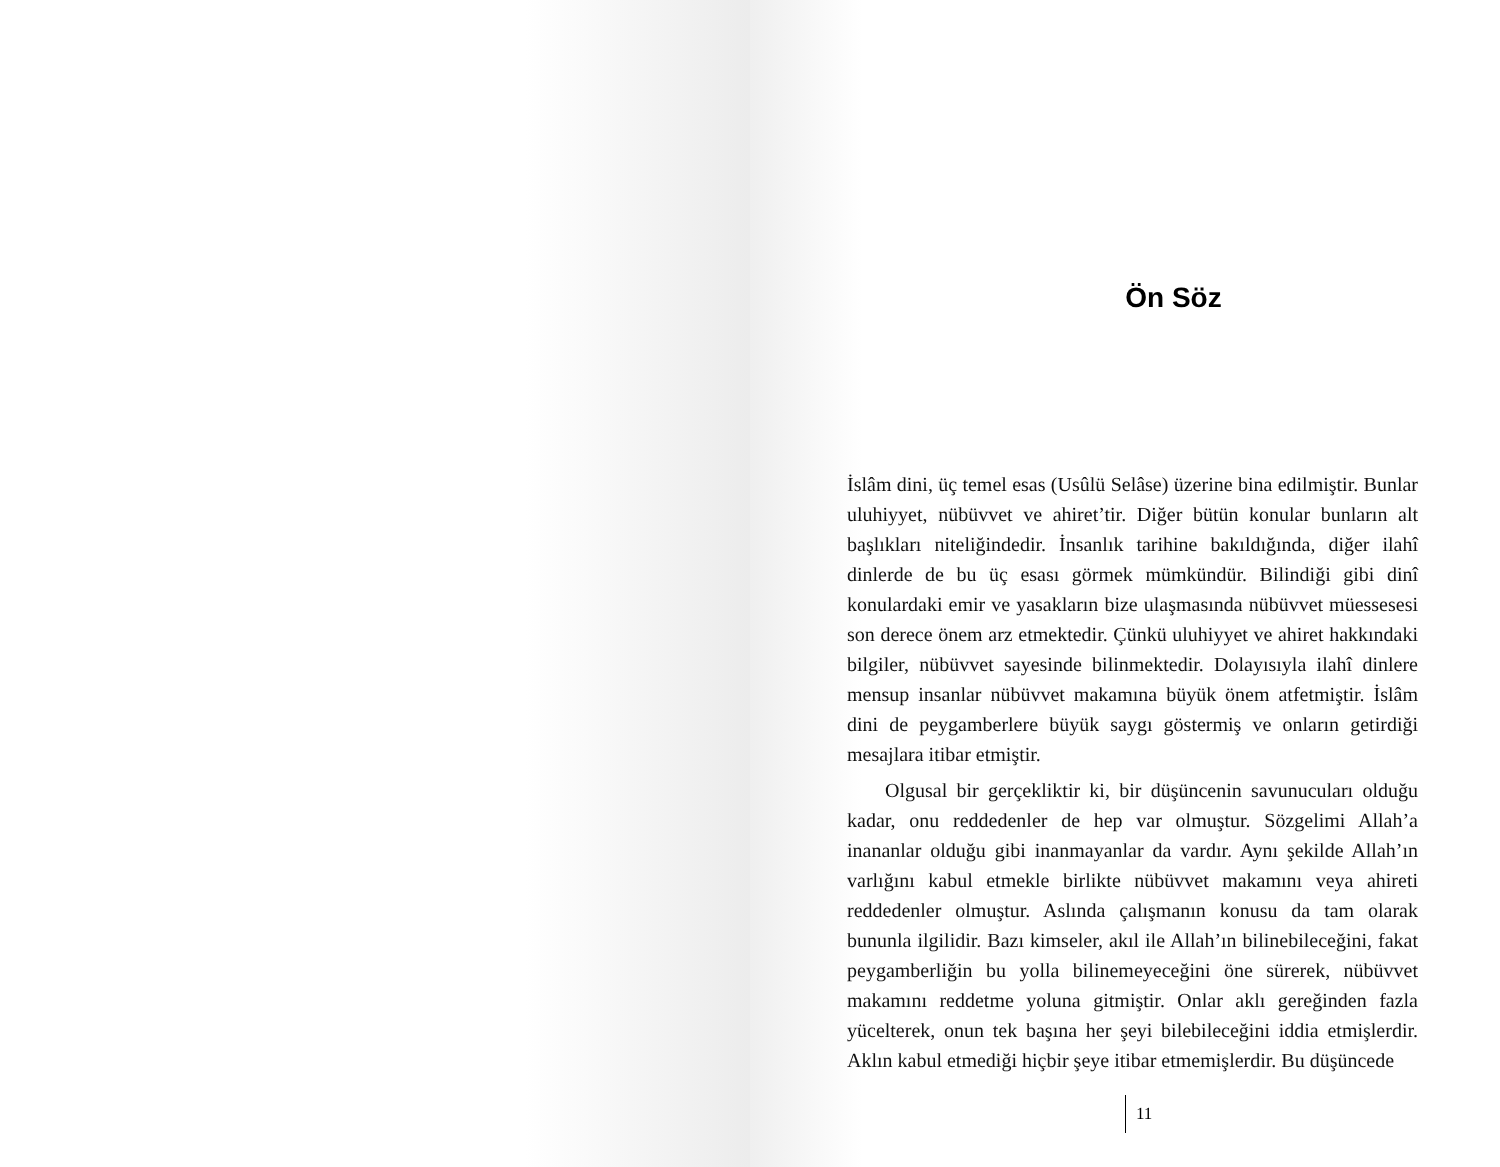Ön Söz
İslâm dini, üç temel esas (Usûlü Selâse) üzerine bina edilmiştir. Bunlar uluhiyyet, nübüvvet ve ahiret’tir. Diğer bütün konular bunların alt başlıkları niteliğindedir. İnsanlık tarihine bakıldığında, diğer ilahî dinlerde de bu üç esası görmek mümkündür. Bilindiği gibi dinî konulardaki emir ve yasakların bize ulaşmasında nübüvvet müessesesi son derece önem arz etmektedir. Çünkü uluhiyyet ve ahiret hakkındaki bilgiler, nübüvvet sayesinde bilinmektedir. Dolayısıyla ilahî dinlere mensup insanlar nübüvvet makamına büyük önem atfetmiştir. İslâm dini de peygamberlere büyük saygı göstermiş ve onların getirdiği mesajlara itibar etmiştir.
Olgusal bir gerçekliktir ki, bir düşüncenin savunucuları olduğu kadar, onu reddedenler de hep var olmuştur. Sözgelimi Allah’a inananlar olduğu gibi inanmayanlar da vardır. Aynı şekilde Allah’ın varlığını kabul etmekle birlikte nübüvvet makamını veya ahireti reddedenler olmuştur. Aslında çalışmanın konusu da tam olarak bununla ilgilidir. Bazı kimseler, akıl ile Allah’ın bilinebileceğini, fakat peygamberliğin bu yolla bilinemeyeceğini öne sürerek, nübüvvet makamını reddetme yoluna gitmiştir. Onlar aklı gereğinden fazla yücelterek, onun tek başına her şeyi bilebileceğini iddia etmişlerdir. Aklın kabul etmediği hiçbir şeye itibar etmemişlerdir. Bu düşüncede
11